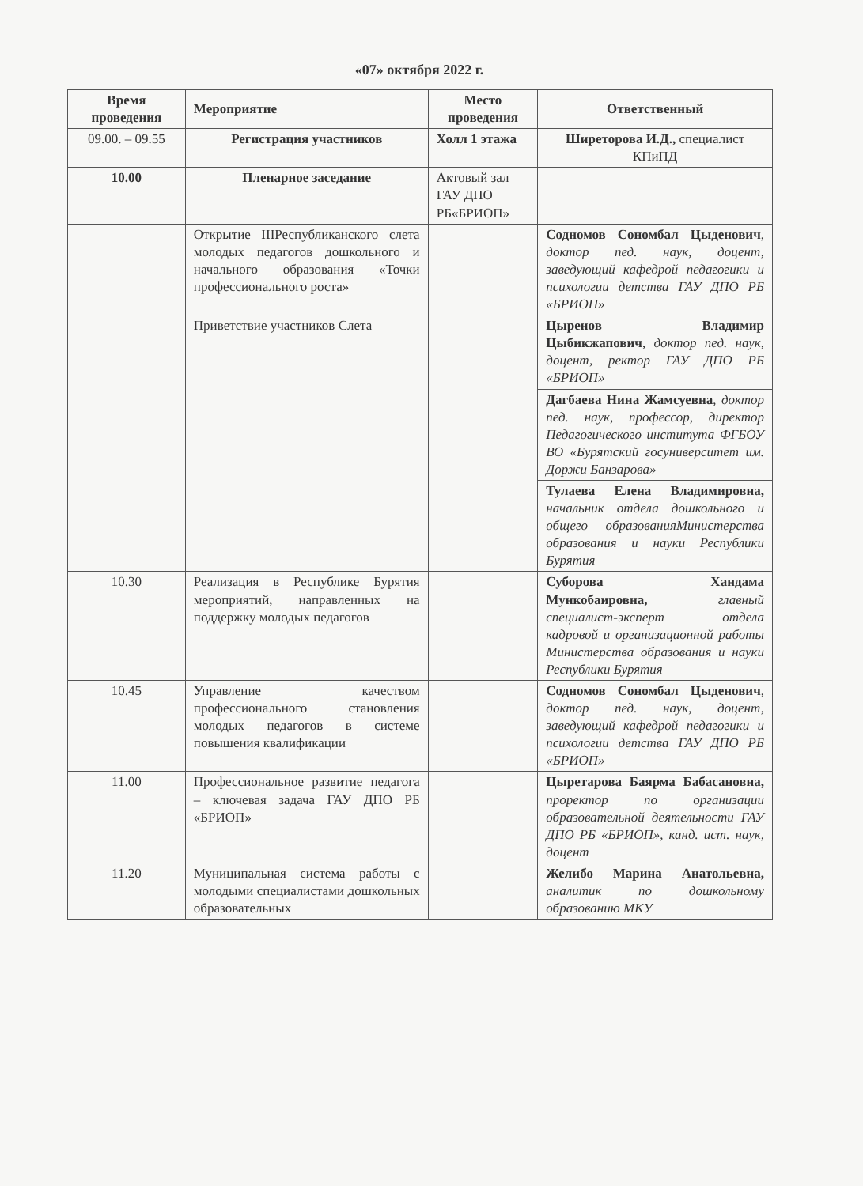«07» октября 2022 г.
| Время проведения | Мероприятие | Место проведения | Ответственный |
| --- | --- | --- | --- |
| 09.00. – 09.55 | Регистрация участников | Холл 1 этажа | Ширеторова И.Д., специалист КПиПД |
| 10.00 | Пленарное заседание | Актовый зал ГАУ ДПО РБ«БРИОП» | |
| | Открытие IIIРеспубликанского слета молодых педагогов дошкольного и начального образования «Точки профессионального роста» | | Содномов Сономбал Цыденович , доктор пед. наук, доцент, заведующий кафедрой педагогики и психологии детства ГАУ ДПО РБ «БРИОП» |
| | Приветствие участников Слета | | Цыренов Владимир Цыбикжапович , доктор пед. наук, доцент, ректор ГАУ ДПО РБ «БРИОП» |
| | | | Дагбаева Нина Жамсуевна , доктор пед. наук, профессор, директор Педагогического института ФГБОУ ВО «Бурятский госуниверситет им. Доржи Банзарова» |
| | | | Тулаева Елена Владимировна, начальник отдела дошкольного и общего образованияМинистерства образования и науки Республики Бурятия |
| 10.30 | Реализация в Республике Бурятия мероприятий, направленных на поддержку молодых педагогов | | Суборова Хандама Мункобаировна, главный специалист-эксперт отдела кадровой и организационной работы Министерства образования и науки Республики Бурятия |
| 10.45 | Управление качеством профессионального становления молодых педагогов в системе повышения квалификации | | Содномов Сономбал Цыденович , доктор пед. наук, доцент, заведующий кафедрой педагогики и психологии детства ГАУ ДПО РБ «БРИОП» |
| 11.00 | Профессиональное развитие педагога – ключевая задача ГАУ ДПО РБ «БРИОП» | | Цыретарова Баярма Бабасановна, проректор по организации образовательной деятельности ГАУ ДПО РБ «БРИОП», канд. ист. наук, доцент |
| 11.20 | Муниципальная система работы с молодыми специалистами дошкольных образовательных | | Желибо Марина Анатольевна, аналитик по дошкольному образованию МКУ |